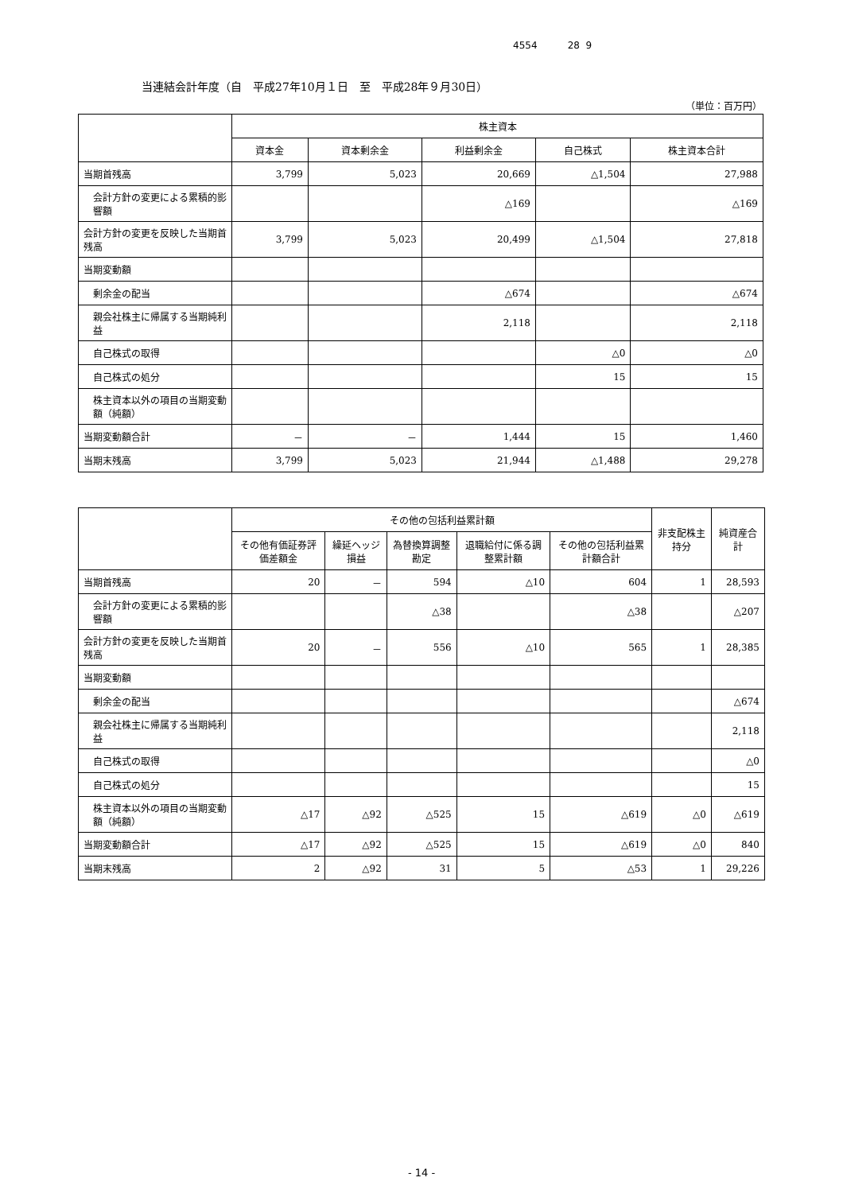4554 28 9
当連結会計年度（自　平成27年10月１日　至　平成28年９月30日）
（単位：百万円）
| | 株主資本 | | | | |
| --- | --- | --- | --- | --- | --- |
| | 資本金 | 資本剰余金 | 利益剰余金 | 自己株式 | 株主資本合計 |
| 当期首残高 | 3,799 | 5,023 | 20,669 | △1,504 | 27,988 |
| 会計方針の変更による累積的影響額 | | | △169 | | △169 |
| 会計方針の変更を反映した当期首残高 | 3,799 | 5,023 | 20,499 | △1,504 | 27,818 |
| 当期変動額 | | | | | |
| 剰余金の配当 | | | △674 | | △674 |
| 親会社株主に帰属する当期純利益 | | | 2,118 | | 2,118 |
| 自己株式の取得 | | | | △0 | △0 |
| 自己株式の処分 | | | | 15 | 15 |
| 株主資本以外の項目の当期変動額（純額） | | | | | |
| 当期変動額合計 | － | － | 1,444 | 15 | 1,460 |
| 当期末残高 | 3,799 | 5,023 | 21,944 | △1,488 | 29,278 |
| | その他の包括利益累計額 | | | | | 非支配株主持分 | 純資産合計 |
| --- | --- | --- | --- | --- | --- | --- | --- |
| | その他有価証券評価差額金 | 繰延ヘッジ損益 | 為替換算調整勘定 | 退職給付に係る調整累計額 | その他の包括利益累計額合計 | | |
| 当期首残高 | 20 | － | 594 | △10 | 604 | 1 | 28,593 |
| 会計方針の変更による累積的影響額 | | | △38 | | △38 | | △207 |
| 会計方針の変更を反映した当期首残高 | 20 | － | 556 | △10 | 565 | 1 | 28,385 |
| 当期変動額 | | | | | | | |
| 剰余金の配当 | | | | | | | △674 |
| 親会社株主に帰属する当期純利益 | | | | | | | 2,118 |
| 自己株式の取得 | | | | | | | △0 |
| 自己株式の処分 | | | | | | | 15 |
| 株主資本以外の項目の当期変動額（純額） | △17 | △92 | △525 | 15 | △619 | △0 | △619 |
| 当期変動額合計 | △17 | △92 | △525 | 15 | △619 | △0 | 840 |
| 当期末残高 | 2 | △92 | 31 | 5 | △53 | 1 | 29,226 |
- 14 -